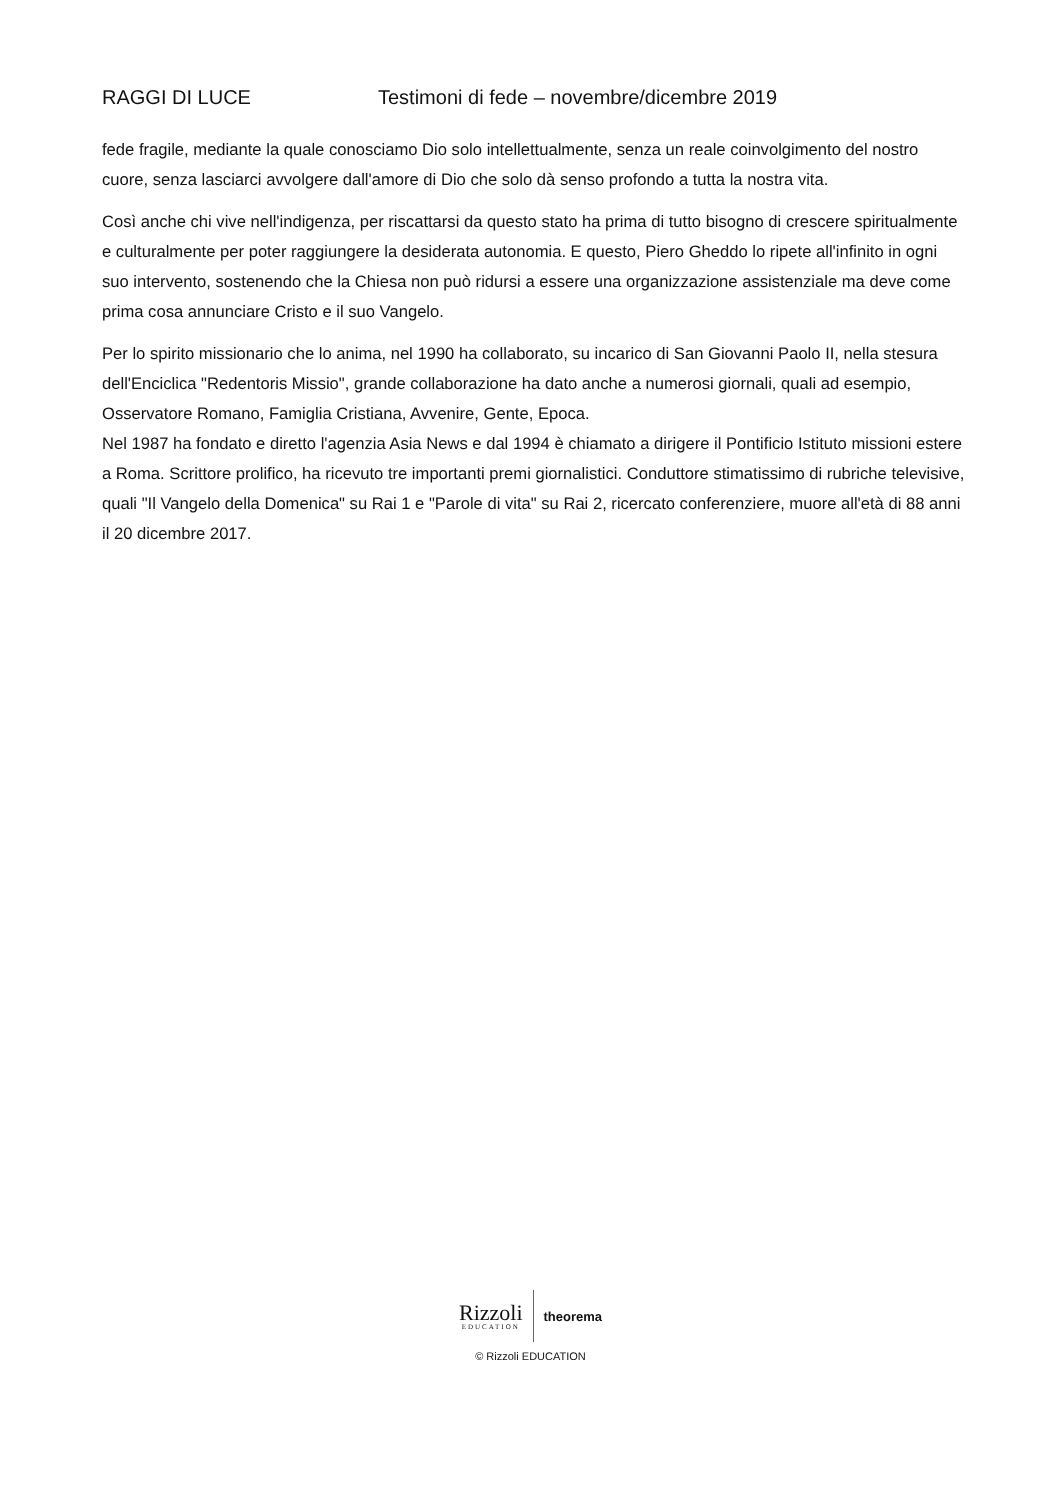RAGGI DI LUCE Testimoni di fede – novembre/dicembre 2019
fede fragile, mediante la quale conosciamo Dio solo intellettualmente, senza un reale coinvolgimento del nostro cuore, senza lasciarci avvolgere dall'amore di Dio che solo dà senso profondo a tutta la nostra vita.
Così anche chi vive nell'indigenza, per riscattarsi da questo stato ha prima di tutto bisogno di crescere spiritualmente e culturalmente per poter raggiungere la desiderata autonomia. E questo, Piero Gheddo lo ripete all'infinito in ogni suo intervento, sostenendo che la Chiesa non può ridursi a essere una organizzazione assistenziale ma deve come prima cosa annunciare Cristo e il suo Vangelo.
Per lo spirito missionario che lo anima, nel 1990 ha collaborato, su incarico di San Giovanni Paolo II, nella stesura dell'Enciclica "Redentoris Missio", grande collaborazione ha dato anche a numerosi giornali, quali ad esempio, Osservatore Romano, Famiglia Cristiana, Avvenire, Gente, Epoca.
Nel 1987 ha fondato e diretto l'agenzia Asia News e dal 1994 è chiamato a dirigere il Pontificio Istituto missioni estere a Roma. Scrittore prolifico, ha ricevuto tre importanti premi giornalistici. Conduttore stimatissimo di rubriche televisive, quali "Il Vangelo della Domenica" su Rai 1 e "Parole di vita" su Rai 2, ricercato conferenziere, muore all'età di 88 anni il 20 dicembre 2017.
Rizzoli
EDUCATION
theorema
© Rizzoli EDUCATION